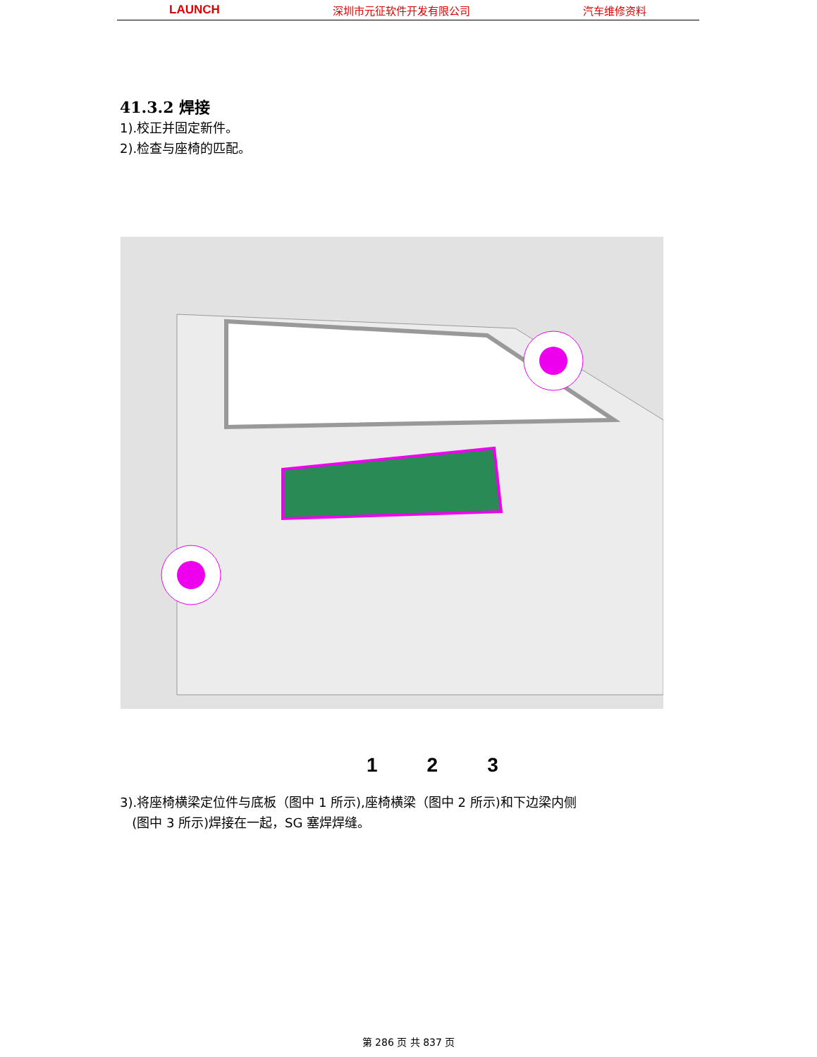LAUNCH 深圳市元征软件开发有限公司 汽车维修资料
41.3.2 焊接
1).校正并固定新件。
2).检查与座椅的匹配。
1 2 3
3).将座椅横梁定位件与底板（图中 1 所示),座椅横梁（图中 2 所示)和下边梁内侧
(图中 3 所示)焊接在一起，SG 塞焊焊缝。
第 286 页 共 837 页